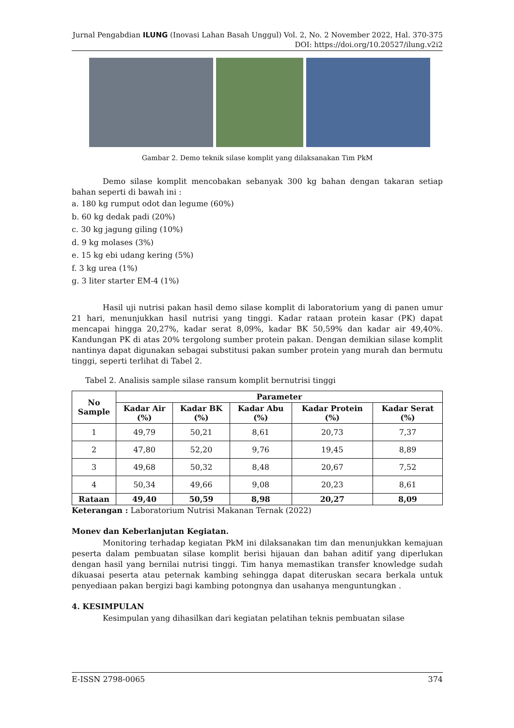Jurnal Pengabdian ILUNG (Inovasi Lahan Basah Unggul) Vol. 2, No. 2 November 2022, Hal. 370-375
DOI: https://doi.org/10.20527/ilung.v2i2
Gambar 2. Demo teknik silase komplit yang dilaksanakan Tim PkM
Demo silase komplit mencobakan sebanyak 300 kg bahan dengan takaran setiap bahan seperti di bawah ini :
a. 180 kg rumput odot dan legume (60%)
b. 60 kg dedak padi (20%)
c. 30 kg jagung giling (10%)
d. 9 kg molases (3%)
e. 15 kg ebi udang kering (5%)
f. 3 kg urea (1%)
g. 3 liter starter EM-4 (1%)
Hasil uji nutrisi pakan hasil demo silase komplit di laboratorium yang di panen umur 21 hari, menunjukkan hasil nutrisi yang tinggi. Kadar rataan protein kasar (PK) dapat mencapai hingga 20,27%, kadar serat 8,09%, kadar BK 50,59% dan kadar air 49,40%. Kandungan PK di atas 20% tergolong sumber protein pakan. Dengan demikian silase komplit nantinya dapat digunakan sebagai substitusi pakan sumber protein yang murah dan bermutu tinggi, seperti terlihat di Tabel 2.
Tabel 2. Analisis sample silase ransum komplit bernutrisi tinggi
| No Sample | Parameter | | | | |
| --- | --- | --- | --- | --- | --- |
| | Kadar Air (%) | Kadar BK (%) | Kadar Abu (%) | Kadar Protein (%) | Kadar Serat (%) |
| 1 | 49,79 | 50,21 | 8,61 | 20,73 | 7,37 |
| 2 | 47,80 | 52,20 | 9,76 | 19,45 | 8,89 |
| 3 | 49,68 | 50,32 | 8,48 | 20,67 | 7,52 |
| 4 | 50,34 | 49,66 | 9,08 | 20,23 | 8,61 |
| Rataan | 49,40 | 50,59 | 8,98 | 20,27 | 8,09 |
Keterangan : Laboratorium Nutrisi Makanan Ternak (2022)
Monev dan Keberlanjutan Kegiatan.
Monitoring terhadap kegiatan PkM ini dilaksanakan tim dan menunjukkan kemajuan peserta dalam pembuatan silase komplit berisi hijauan dan bahan aditif yang diperlukan dengan hasil yang bernilai nutrisi tinggi. Tim hanya memastikan transfer knowledge sudah dikuasai peserta atau peternak kambing sehingga dapat diteruskan secara berkala untuk penyediaan pakan bergizi bagi kambing potongnya dan usahanya menguntungkan .
4. KESIMPULAN
Kesimpulan yang dihasilkan dari kegiatan pelatihan teknis pembuatan silase
E-ISSN 2798-0065 374